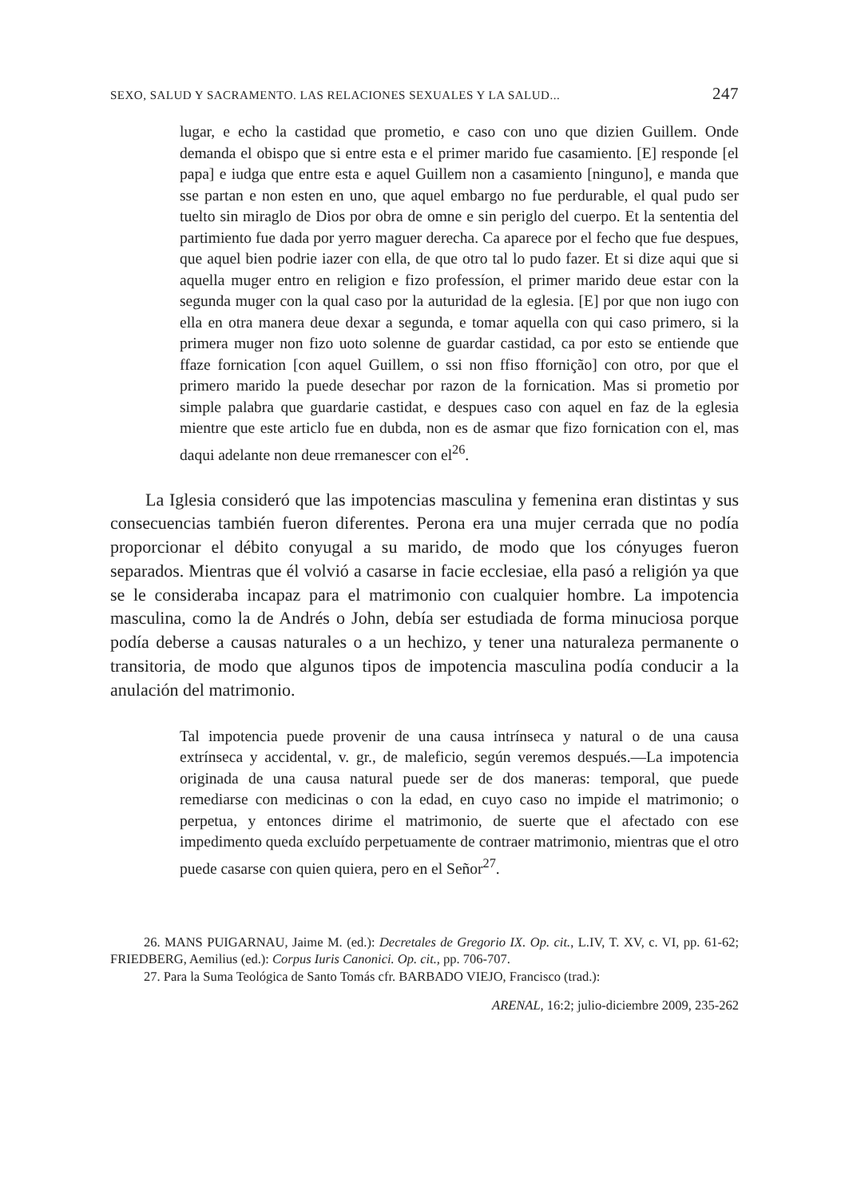SEXO, SALUD Y SACRAMENTO. LAS RELACIONES SEXUALES Y LA SALUD... 247
lugar, e echo la castidad que prometio, e caso con uno que dizien Guillem. Onde demanda el obispo que si entre esta e el primer marido fue casamiento. [E] responde [el papa] e iudga que entre esta e aquel Guillem non a casamiento [ninguno], e manda que sse partan e non esten en uno, que aquel embargo no fue perdurable, el qual pudo ser tuelto sin miraglo de Dios por obra de omne e sin periglo del cuerpo. Et la sententia del partimiento fue dada por yerro maguer derecha. Ca aparece por el fecho que fue despues, que aquel bien podrie iazer con ella, de que otro tal lo pudo fazer. Et si dize aqui que si aquella muger entro en religion e fizo professíon, el primer marido deue estar con la segunda muger con la qual caso por la auturidad de la eglesia. [E] por que non iugo con ella en otra manera deue dexar a segunda, e tomar aquella con qui caso primero, si la primera muger non fizo uoto solenne de guardar castidad, ca por esto se entiende que ffaze fornication [con aquel Guillem, o ssi non ffiso ffornição] con otro, por que el primero marido la puede desechar por razon de la fornication. Mas si prometio por simple palabra que guardarie castidat, e despues caso con aquel en faz de la eglesia mientre que este articlo fue en dubda, non es de asmar que fizo fornication con el, mas daqui adelante non deue rremanescer con el<sup>26</sup>.
La Iglesia consideró que las impotencias masculina y femenina eran distintas y sus consecuencias también fueron diferentes. Perona era una mujer cerrada que no podía proporcionar el débito conyugal a su marido, de modo que los cónyuges fueron separados. Mientras que él volvió a casarse in facie ecclesiae, ella pasó a religión ya que se le consideraba incapaz para el matrimonio con cualquier hombre. La impotencia masculina, como la de Andrés o John, debía ser estudiada de forma minuciosa porque podía deberse a causas naturales o a un hechizo, y tener una naturaleza permanente o transitoria, de modo que algunos tipos de impotencia masculina podía conducir a la anulación del matrimonio.
Tal impotencia puede provenir de una causa intrínseca y natural o de una causa extrínseca y accidental, v. gr., de maleficio, según veremos después.—La impotencia originada de una causa natural puede ser de dos maneras: temporal, que puede remediarse con medicinas o con la edad, en cuyo caso no impide el matrimonio; o perpetua, y entonces dirime el matrimonio, de suerte que el afectado con ese impedimento queda excluído perpetuamente de contraer matrimonio, mientras que el otro puede casarse con quien quiera, pero en el Señor<sup>27</sup>.
26. MANS PUIGARNAU, Jaime M. (ed.): Decretales de Gregorio IX. Op. cit., L.IV, T. XV, c. VI, pp. 61-62; FRIEDBERG, Aemilius (ed.): Corpus Iuris Canonici. Op. cit., pp. 706-707.
27. Para la Suma Teológica de Santo Tomás cfr. BARBADO VIEJO, Francisco (trad.):
ARENAL, 16:2; julio-diciembre 2009, 235-262